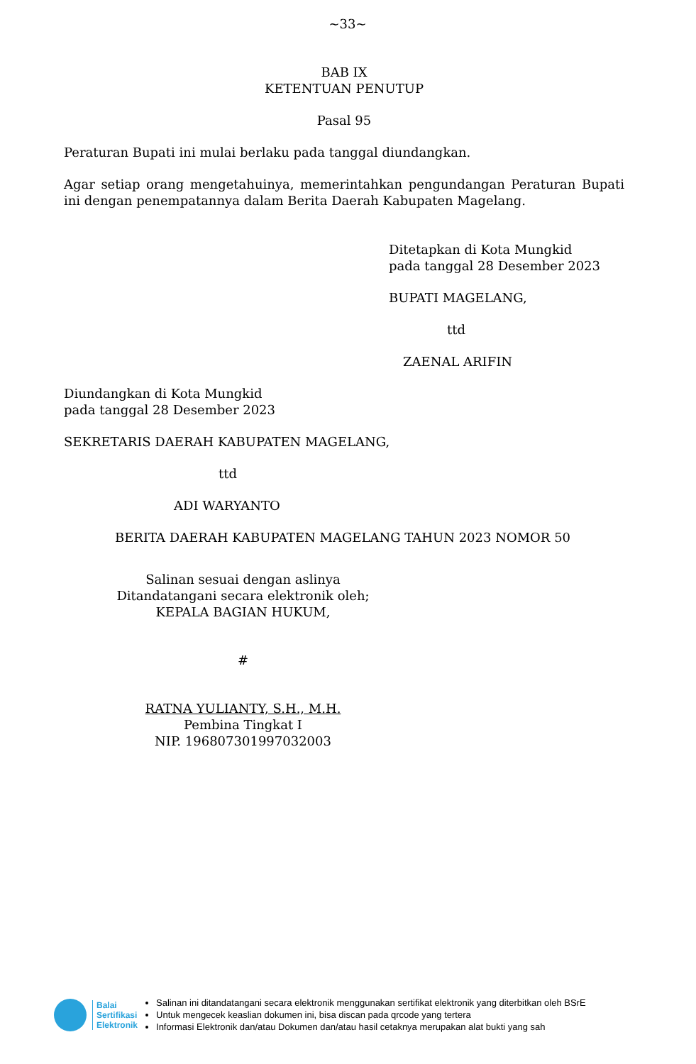~33~
BAB IX
KETENTUAN PENUTUP
Pasal 95
Peraturan Bupati ini mulai berlaku pada tanggal diundangkan.
Agar setiap orang mengetahuinya, memerintahkan pengundangan Peraturan Bupati ini dengan penempatannya dalam Berita Daerah Kabupaten Magelang.
Ditetapkan di Kota Mungkid
pada tanggal 28 Desember 2023
BUPATI MAGELANG,
ttd
ZAENAL ARIFIN
Diundangkan di Kota Mungkid
pada tanggal 28 Desember 2023
SEKRETARIS DAERAH KABUPATEN MAGELANG,
ttd
ADI WARYANTO
BERITA DAERAH KABUPATEN MAGELANG TAHUN 2023 NOMOR 50
Salinan sesuai dengan aslinya
Ditandatangani secara elektronik oleh;
KEPALA BAGIAN HUKUM,
#
RATNA YULIANTY, S.H., M.H.
Pembina Tingkat I
NIP. 196807301997032003
Balai
Sertifikasi
Elektronik
Salinan ini ditandatangani secara elektronik menggunakan sertifikat elektronik yang diterbitkan oleh BSrE
Untuk mengecek keaslian dokumen ini, bisa discan pada qrcode yang tertera
Informasi Elektronik dan/atau Dokumen dan/atau hasil cetaknya merupakan alat bukti yang sah